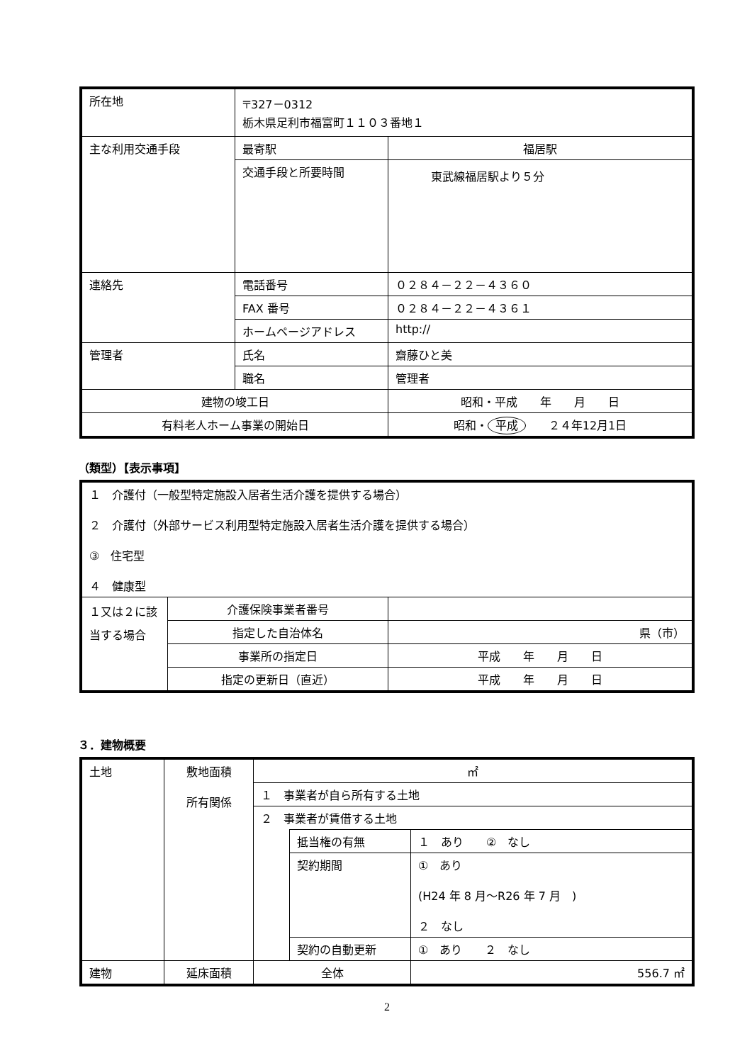| 所在地 | 〒327－0312 栃木県足利市福富町１１０３番地１ | |
| 主な利用交通手段 | 最寄駅 | 福居駅 |
| | 交通手段と所要時間 | 東武線福居駅より５分 |
| 連絡先 | 電話番号 | ０２８４－２２－４３６０ |
| | FAX 番号 | ０２８４－２２－４３６１ |
| | ホームページアドレス | http:// |
| 管理者 | 氏名 | 齋藤ひと美 |
| | 職名 | 管理者 |
| 建物の竣工日 | | 昭和・平成 年 月 日 |
| 有料老人ホーム事業の開始日 | | 昭和・ 平成 ２４年12月1日 |
（類型）【表示事項】
| １ 介護付（一般型特定施設入居者生活介護を提供する場合） ２ 介護付（外部サービス利用型特定施設入居者生活介護を提供する場合） ③ 住宅型 ４ 健康型 | | |
| １又は２に該当する場合 | 介護保険事業者番号 | |
| | 指定した自治体名 | 県（市） |
| | 事業所の指定日 | 平成 年 月 日 |
| | 指定の更新日（直近） | 平成 年 月 日 |
３．建物概要
| 土地 | 敷地面積 所有関係 | ㎡ | | |
| | | １ 事業者が自ら所有する土地 | | |
| | | ２ 事業者が賃借する土地 | | |
| | | | 抵当権の有無 | １ あり ② なし |
| | | | 契約期間 | ① あり (H24 年 8 月～R26 年 7 月 ) ２ なし |
| | | | 契約の自動更新 | ① あり ２ なし |
| 建物 | 延床面積 | 全体 | | 556.7 ㎡ |
2